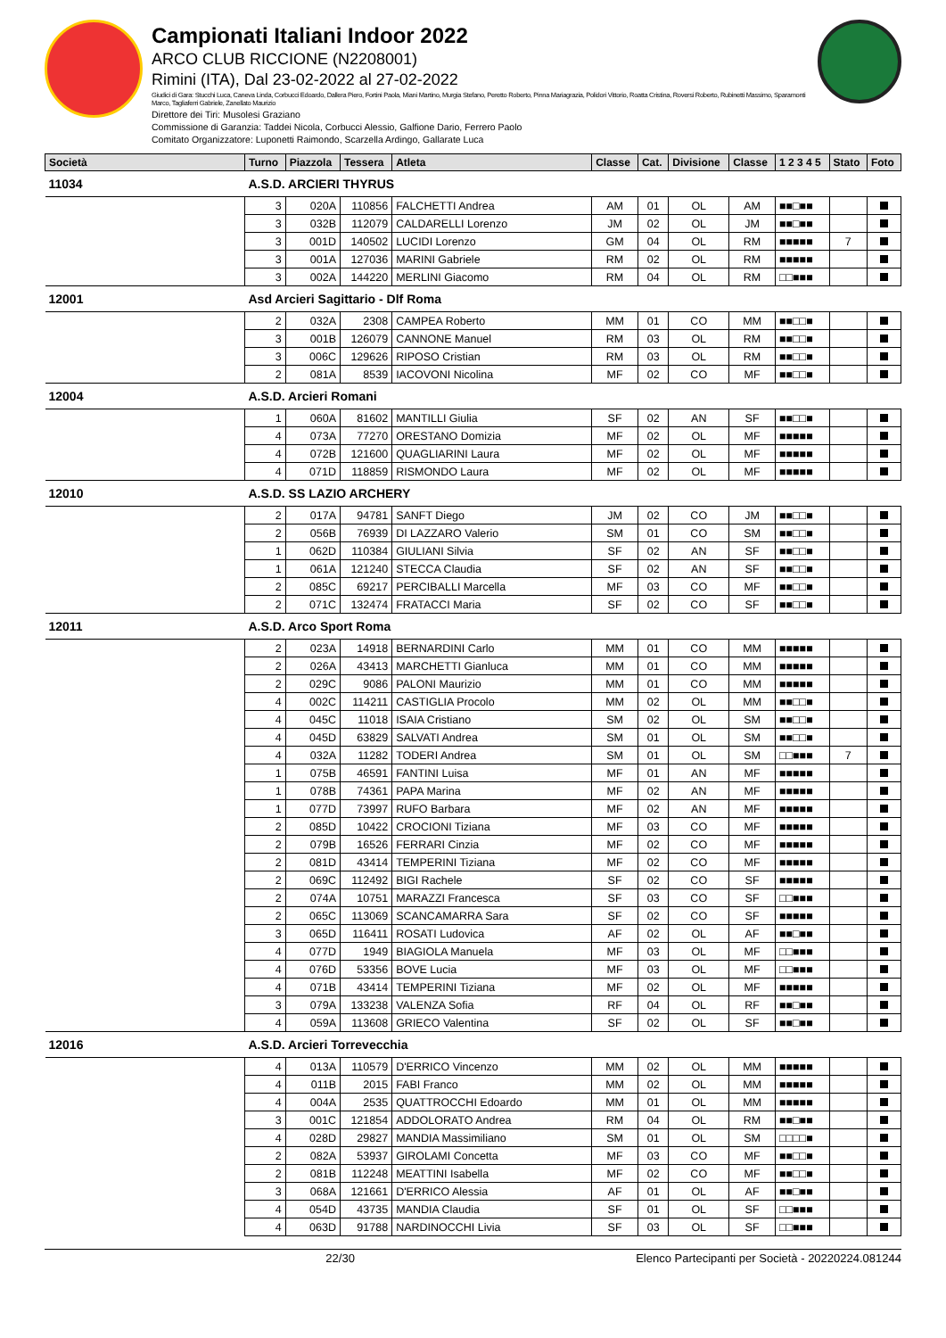Campionati Italiani Indoor 2022
ARCO CLUB RICCIONE (N2208001)
Rimini (ITA), Dal 23-02-2022 al 27-02-2022
Giudici di Gara: Stucchi Luca, Caneva Linda, Corbucci Edoardo, Dallera Piero, Fortini Paola, Miani Martino, Murgia Stefano, Peretto Roberto, Pinna Mariagrazia, Polidori Vittorio, Roatta Cristina, Roversi Roberto, Rubinetti Massimo, Sparamonti Marco, Tagliaferri Gabriele, Zanellato Maurizio
Direttore dei Tiri: Musolesi Graziano
Commissione di Garanzia: Taddei Nicola, Corbucci Alessio, Galfione Dario, Ferrero Paolo
Comitato Organizzatore: Luponetti Raimondo, Scarzella Ardingo, Gallarate Luca
| Società | Turno | Piazzola | Tessera | Atleta | Classe | Cat. | Divisione | Classe | 1 2 3 4 5 | Stato | Foto |
| --- | --- | --- | --- | --- | --- | --- | --- | --- | --- | --- | --- |
| 11034 | A.S.D. ARCIERI THYRUS | | | | | | | | | | |
| | 3 | 020A | 110856 | FALCHETTI Andrea | AM | 01 | OL | AM | ■■□■■ | | |
| | 3 | 032B | 112079 | CALDARELLI Lorenzo | JM | 02 | OL | JM | ■■□■■ | | |
| | 3 | 001D | 140502 | LUCIDI Lorenzo | GM | 04 | OL | RM | ■■■■■ | 7 | |
| | 3 | 001A | 127036 | MARINI Gabriele | RM | 02 | OL | RM | ■■■■■ | | |
| | 3 | 002A | 144220 | MERLINI Giacomo | RM | 04 | OL | RM | □□■■■ | | |
| 12001 | Asd Arcieri Sagittario - Dlf Roma | | | | | | | | | | |
| | 2 | 032A | 2308 | CAMPEA Roberto | MM | 01 | CO | MM | ■■□□■ | | |
| | 3 | 001B | 126079 | CANNONE Manuel | RM | 03 | OL | RM | ■■□□■ | | |
| | 3 | 006C | 129626 | RIPOSO Cristian | RM | 03 | OL | RM | ■■□□■ | | |
| | 2 | 081A | 8539 | IACOVONI Nicolina | MF | 02 | CO | MF | ■■□□■ | | |
| 12004 | A.S.D. Arcieri Romani | | | | | | | | | | |
| | 1 | 060A | 81602 | MANTILLI Giulia | SF | 02 | AN | SF | ■■□□■ | | |
| | 4 | 073A | 77270 | ORESTANO Domizia | MF | 02 | OL | MF | ■■■■■ | | |
| | 4 | 072B | 121600 | QUAGLIARINI Laura | MF | 02 | OL | MF | ■■■■■ | | |
| | 4 | 071D | 118859 | RISMONDO Laura | MF | 02 | OL | MF | ■■■■■ | | |
| 12010 | A.S.D. SS LAZIO ARCHERY | | | | | | | | | | |
| | 2 | 017A | 94781 | SANFT Diego | JM | 02 | CO | JM | ■■□□■ | | |
| | 2 | 056B | 76939 | DI LAZZARO Valerio | SM | 01 | CO | SM | ■■□□■ | | |
| | 1 | 062D | 110384 | GIULIANI Silvia | SF | 02 | AN | SF | ■■□□■ | | |
| | 1 | 061A | 121240 | STECCA Claudia | SF | 02 | AN | SF | ■■□□■ | | |
| | 2 | 085C | 69217 | PERCIBALLI Marcella | MF | 03 | CO | MF | ■■□□■ | | |
| | 2 | 071C | 132474 | FRATACCI Maria | SF | 02 | CO | SF | ■■□□■ | | |
| 12011 | A.S.D. Arco Sport Roma | | | | | | | | | | |
| | 2 | 023A | 14918 | BERNARDINI Carlo | MM | 01 | CO | MM | ■■■■■ | | |
| | 2 | 026A | 43413 | MARCHETTI Gianluca | MM | 01 | CO | MM | ■■■■■ | | |
| | 2 | 029C | 9086 | PALONI Maurizio | MM | 01 | CO | MM | ■■■■■ | | |
| | 4 | 002C | 114211 | CASTIGLIA Procolo | MM | 02 | OL | MM | ■■□□■ | | |
| | 4 | 045C | 11018 | ISAIA Cristiano | SM | 02 | OL | SM | ■■□□■ | | |
| | 4 | 045D | 63829 | SALVATI Andrea | SM | 01 | OL | SM | ■■□□■ | | |
| | 4 | 032A | 11282 | TODERI Andrea | SM | 01 | OL | SM | □□■■■ | 7 | |
| | 1 | 075B | 46591 | FANTINI Luisa | MF | 01 | AN | MF | ■■■■■ | | |
| | 1 | 078B | 74361 | PAPA Marina | MF | 02 | AN | MF | ■■■■■ | | |
| | 1 | 077D | 73997 | RUFO Barbara | MF | 02 | AN | MF | ■■■■■ | | |
| | 2 | 085D | 10422 | CROCIONI Tiziana | MF | 03 | CO | MF | ■■■■■ | | |
| | 2 | 079B | 16526 | FERRARI Cinzia | MF | 02 | CO | MF | ■■■■■ | | |
| | 2 | 081D | 43414 | TEMPERINI Tiziana | MF | 02 | CO | MF | ■■■■■ | | |
| | 2 | 069C | 112492 | BIGI Rachele | SF | 02 | CO | SF | ■■■■■ | | |
| | 2 | 074A | 10751 | MARAZZI Francesca | SF | 03 | CO | SF | □□■■■ | | |
| | 2 | 065C | 113069 | SCANCAMARRA Sara | SF | 02 | CO | SF | ■■■■■ | | |
| | 3 | 065D | 116411 | ROSATI Ludovica | AF | 02 | OL | AF | ■■□■■ | | |
| | 4 | 077D | 1949 | BIAGIOLA Manuela | MF | 03 | OL | MF | □□■■■ | | |
| | 4 | 076D | 53356 | BOVE Lucia | MF | 03 | OL | MF | □□■■■ | | |
| | 4 | 071B | 43414 | TEMPERINI Tiziana | MF | 02 | OL | MF | ■■■■■ | | |
| | 3 | 079A | 133238 | VALENZA Sofia | RF | 04 | OL | RF | ■■□■■ | | |
| | 4 | 059A | 113608 | GRIECO Valentina | SF | 02 | OL | SF | ■■□■■ | | |
| 12016 | A.S.D. Arcieri Torrevecchia | | | | | | | | | | |
| | 4 | 013A | 110579 | D'ERRICO Vincenzo | MM | 02 | OL | MM | ■■■■■ | | |
| | 4 | 011B | 2015 | FABI Franco | MM | 02 | OL | MM | ■■■■■ | | |
| | 4 | 004A | 2535 | QUATTROCCHI Edoardo | MM | 01 | OL | MM | ■■■■■ | | |
| | 3 | 001C | 121854 | ADDOLORATO Andrea | RM | 04 | OL | RM | ■■□■■ | | |
| | 4 | 028D | 29827 | MANDIA Massimiliano | SM | 01 | OL | SM | □□□□■ | | |
| | 2 | 082A | 53937 | GIROLAMI Concetta | MF | 03 | CO | MF | ■■□□■ | | |
| | 2 | 081B | 112248 | MEATTINI Isabella | MF | 02 | CO | MF | ■■□□■ | | |
| | 3 | 068A | 121661 | D'ERRICO Alessia | AF | 01 | OL | AF | ■■□■■ | | |
| | 4 | 054D | 43735 | MANDIA Claudia | SF | 01 | OL | SF | □□■■■ | | |
| | 4 | 063D | 91788 | NARDINOCCHI Livia | SF | 03 | OL | SF | □□■■■ | | |
22/30 Elenco Partecipanti per Società - 20220224.081244